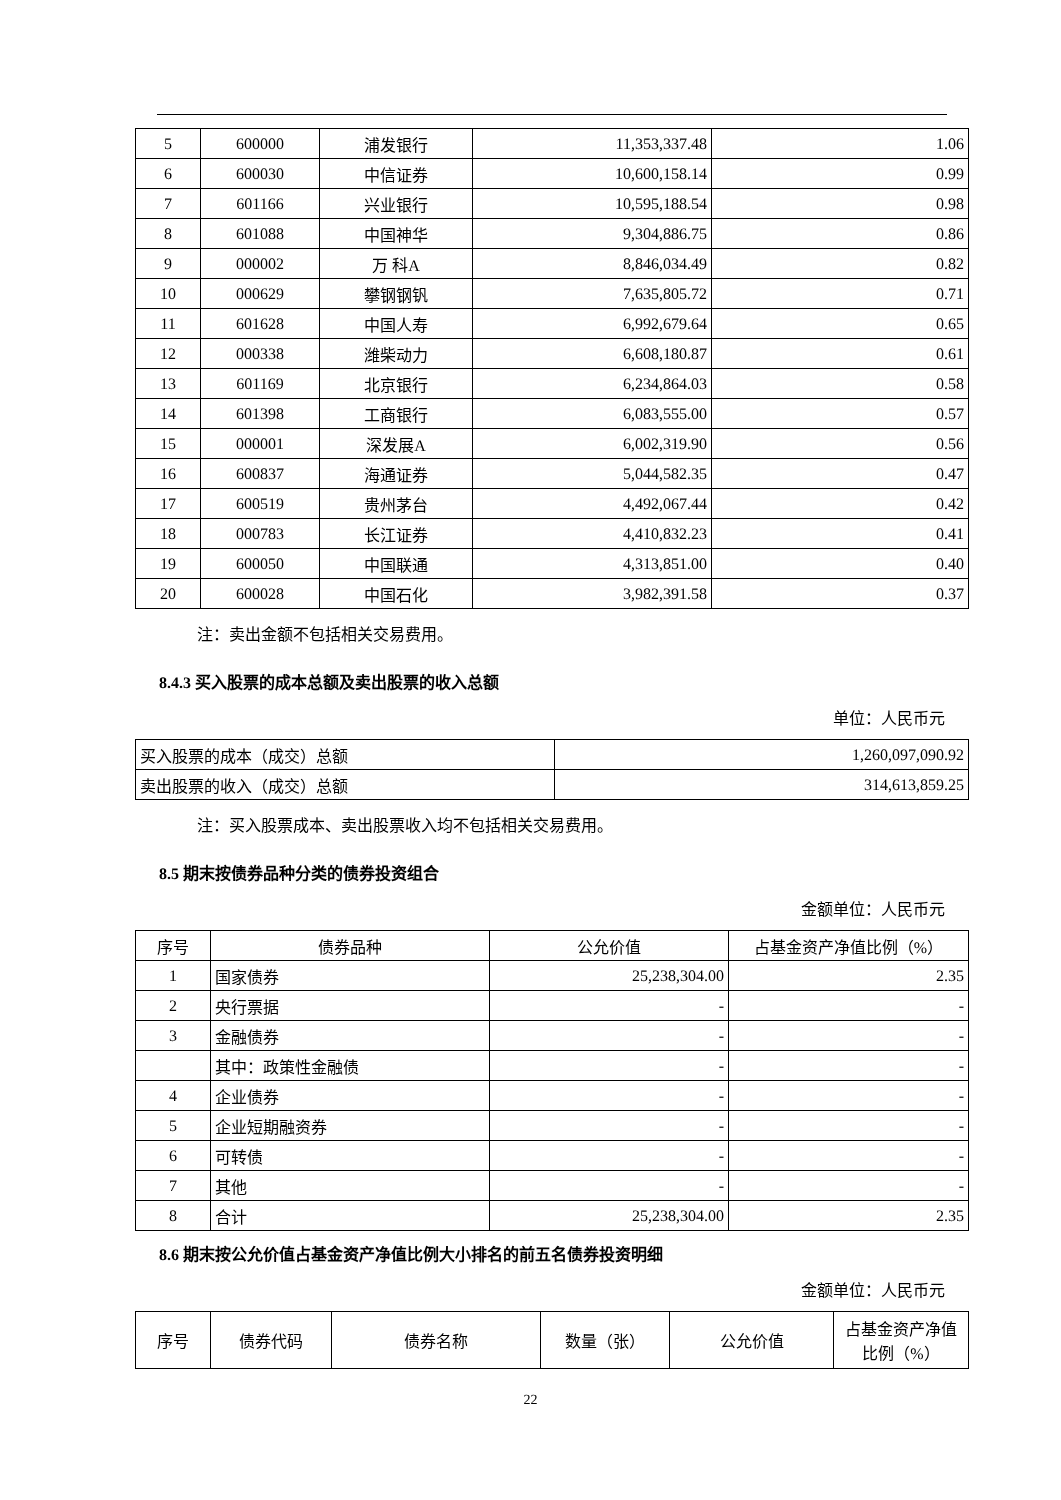| 5 | 600000 | 浦发银行 | 11,353,337.48 | 1.06 |
| 6 | 600030 | 中信证券 | 10,600,158.14 | 0.99 |
| 7 | 601166 | 兴业银行 | 10,595,188.54 | 0.98 |
| 8 | 601088 | 中国神华 | 9,304,886.75 | 0.86 |
| 9 | 000002 | 万 科A | 8,846,034.49 | 0.82 |
| 10 | 000629 | 攀钢钢钒 | 7,635,805.72 | 0.71 |
| 11 | 601628 | 中国人寿 | 6,992,679.64 | 0.65 |
| 12 | 000338 | 潍柴动力 | 6,608,180.87 | 0.61 |
| 13 | 601169 | 北京银行 | 6,234,864.03 | 0.58 |
| 14 | 601398 | 工商银行 | 6,083,555.00 | 0.57 |
| 15 | 000001 | 深发展A | 6,002,319.90 | 0.56 |
| 16 | 600837 | 海通证券 | 5,044,582.35 | 0.47 |
| 17 | 600519 | 贵州茅台 | 4,492,067.44 | 0.42 |
| 18 | 000783 | 长江证券 | 4,410,832.23 | 0.41 |
| 19 | 600050 | 中国联通 | 4,313,851.00 | 0.40 |
| 20 | 600028 | 中国石化 | 3,982,391.58 | 0.37 |
注：卖出金额不包括相关交易费用。
8.4.3 买入股票的成本总额及卖出股票的收入总额
单位：人民币元
| 买入股票的成本（成交）总额 | 1,260,097,090.92 |
| 卖出股票的收入（成交）总额 | 314,613,859.25 |
注：买入股票成本、卖出股票收入均不包括相关交易费用。
8.5 期末按债券品种分类的债券投资组合
金额单位：人民币元
| 序号 | 债券品种 | 公允价值 | 占基金资产净值比例（%） |
| --- | --- | --- | --- |
| 1 | 国家债券 | 25,238,304.00 | 2.35 |
| 2 | 央行票据 | - | - |
| 3 | 金融债券 | - | - |
| | 其中：政策性金融债 | - | - |
| 4 | 企业债券 | - | - |
| 5 | 企业短期融资券 | - | - |
| 6 | 可转债 | - | - |
| 7 | 其他 | - | - |
| 8 | 合计 | 25,238,304.00 | 2.35 |
8.6 期末按公允价值占基金资产净值比例大小排名的前五名债券投资明细
金额单位：人民币元
| 序号 | 债券代码 | 债券名称 | 数量（张） | 公允价值 | 占基金资产净值比例（%） |
| --- | --- | --- | --- | --- | --- |
22